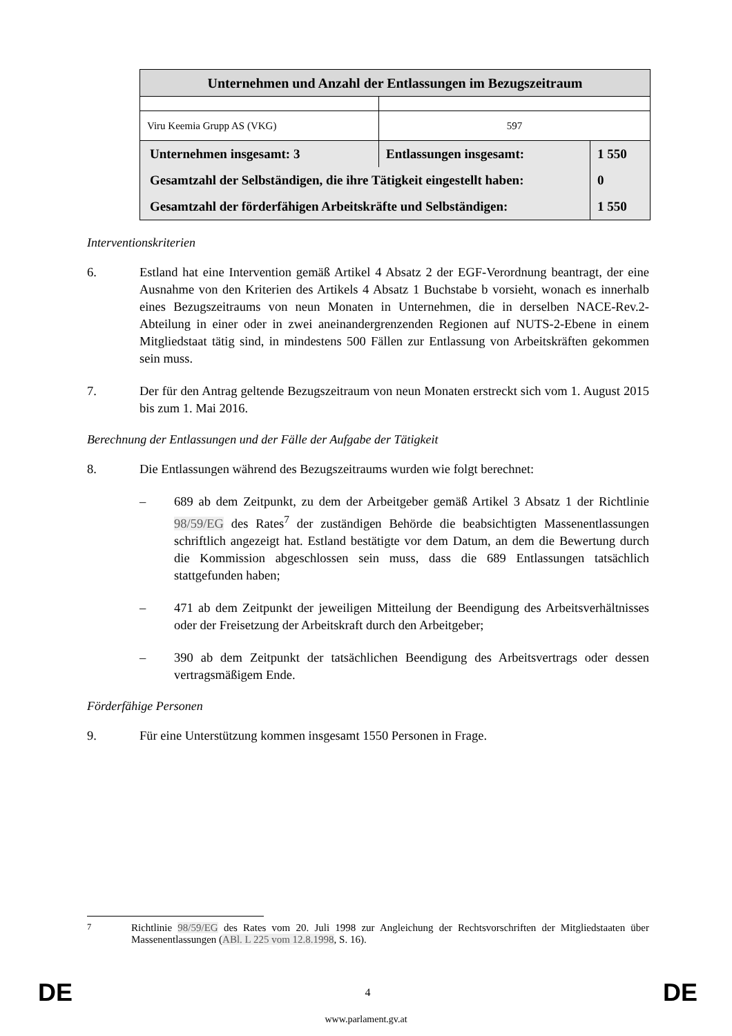| Unternehmen und Anzahl der Entlassungen im Bezugszeitraum | | |
| Viru Keemia Grupp AS (VKG) | 597 | |
| Unternehmen insgesamt: 3 | Entlassungen insgesamt: | 1 550 |
| Gesamtzahl der Selbständigen, die ihre Tätigkeit eingestellt haben: | | 0 |
| Gesamtzahl der förderfähigen Arbeitskräfte und Selbständigen: | | 1 550 |
Interventionskriterien
6. Estland hat eine Intervention gemäß Artikel 4 Absatz 2 der EGF-Verordnung beantragt, der eine Ausnahme von den Kriterien des Artikels 4 Absatz 1 Buchstabe b vorsieht, wonach es innerhalb eines Bezugszeitraums von neun Monaten in Unternehmen, die in derselben NACE-Rev.2-Abteilung in einer oder in zwei aneinandergrenzenden Regionen auf NUTS-2-Ebene in einem Mitgliedstaat tätig sind, in mindestens 500 Fällen zur Entlassung von Arbeitskräften gekommen sein muss.
7. Der für den Antrag geltende Bezugszeitraum von neun Monaten erstreckt sich vom 1. August 2015 bis zum 1. Mai 2016.
Berechnung der Entlassungen und der Fälle der Aufgabe der Tätigkeit
8. Die Entlassungen während des Bezugszeitraums wurden wie folgt berechnet:
– 689 ab dem Zeitpunkt, zu dem der Arbeitgeber gemäß Artikel 3 Absatz 1 der Richtlinie 98/59/EG des Rates<sup>7</sup> der zuständigen Behörde die beabsichtigten Massenentlassungen schriftlich angezeigt hat. Estland bestätigte vor dem Datum, an dem die Bewertung durch die Kommission abgeschlossen sein muss, dass die 689 Entlassungen tatsächlich stattgefunden haben;
– 471 ab dem Zeitpunkt der jeweiligen Mitteilung der Beendigung des Arbeitsverhältnisses oder der Freisetzung der Arbeitskraft durch den Arbeitgeber;
– 390 ab dem Zeitpunkt der tatsächlichen Beendigung des Arbeitsvertrags oder dessen vertragsmäßigem Ende.
Förderfähige Personen
9. Für eine Unterstützung kommen insgesamt 1550 Personen in Frage.
<sup>7</sup> Richtlinie 98/59/EG des Rates vom 20. Juli 1998 zur Angleichung der Rechtsvorschriften der Mitgliedstaaten über Massenentlassungen (ABl. L 225 vom 12.8.1998, S. 16).
DE 4 DE
www.parlament.gv.at